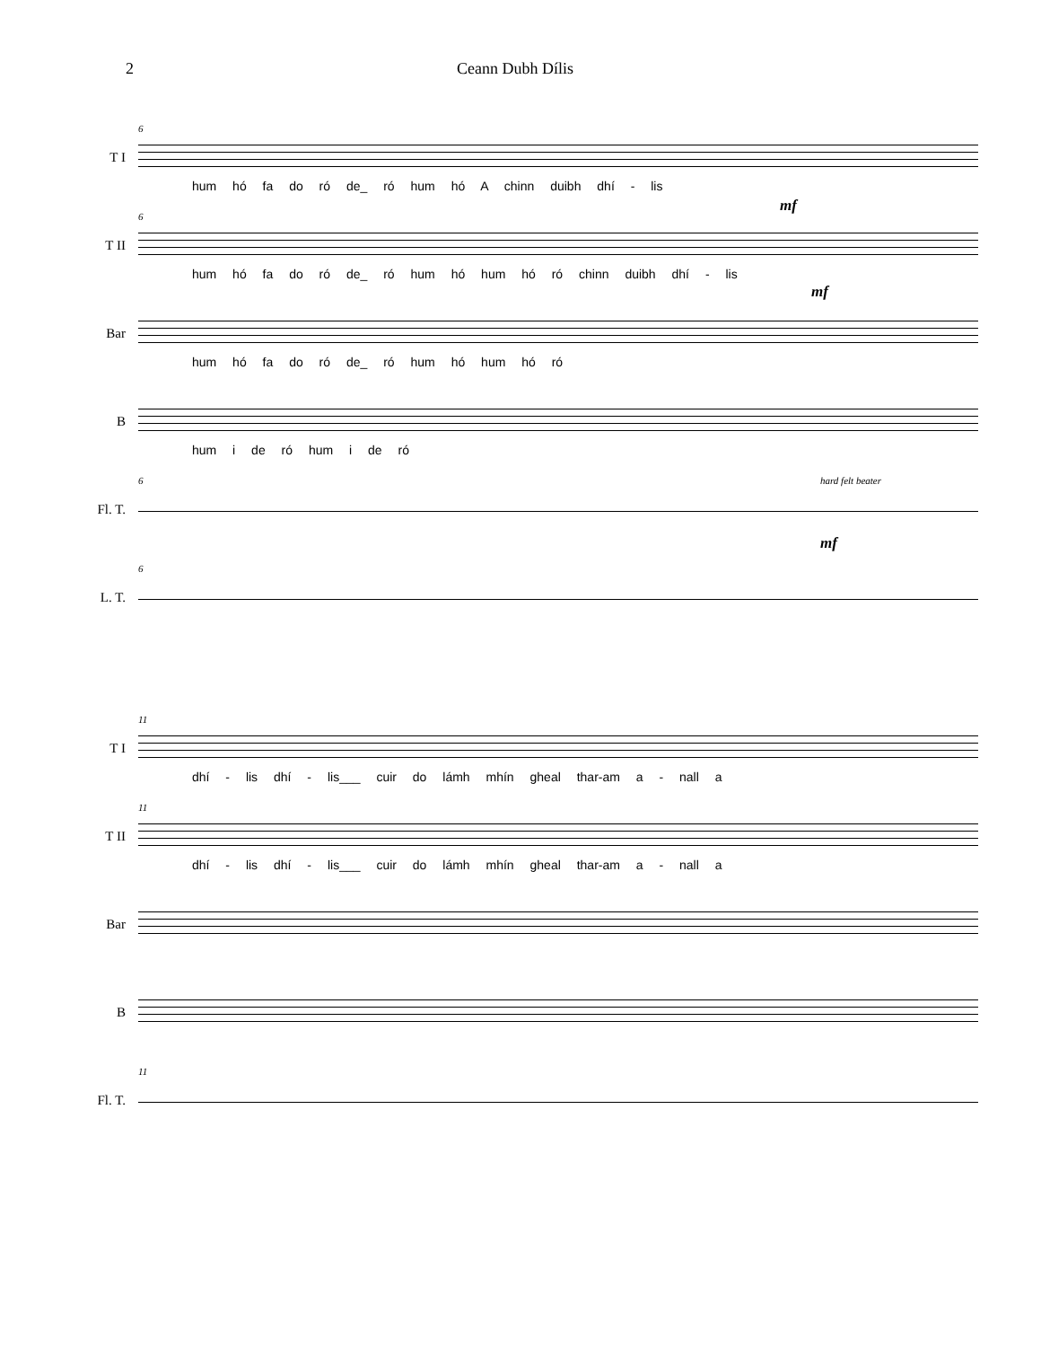2 Ceann Dubh Dílis
T I
6
hum hó fa do ró de_ ró hum hó A chinn duibh dhí - lis
mf
T II
6
hum hó fa do ró de_ ró hum hó hum hó ró chinn duibh dhí - lis
mf
Bar
hum hó fa do ró de_ ró hum hó hum hó ró
B
hum i de ró hum i de ró
Fl. T.
6 hard felt beater
mf
L. T.
6
T I
11
dhí - lis dhí - lis___ cuir do lámh mhín gheal thar-am a - nall a
T II
11
dhí - lis dhí - lis___ cuir do lámh mhín gheal thar-am a - nall a
Bar
B
Fl. T.
11